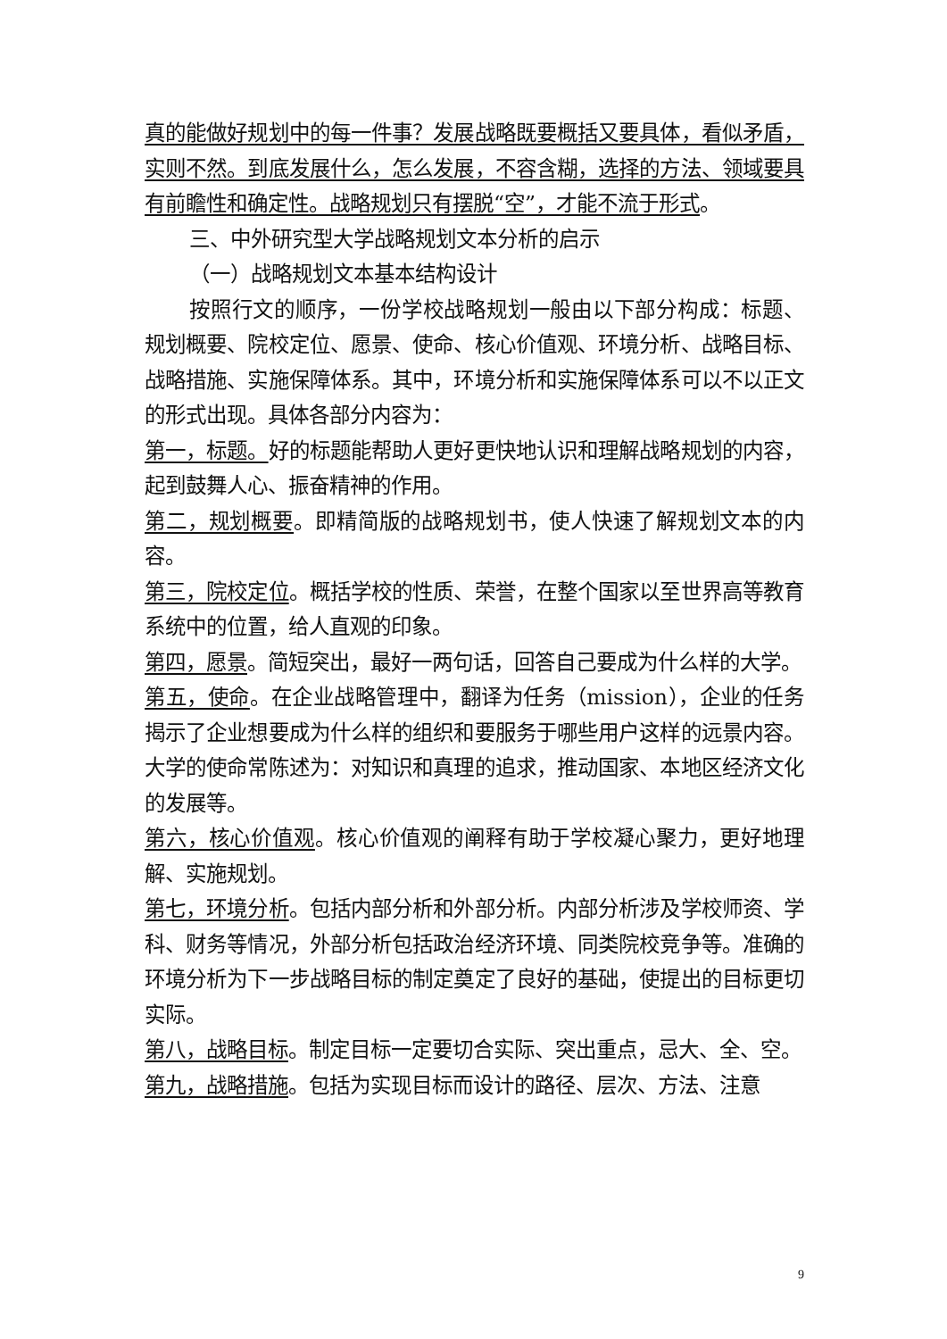真的能做好规划中的每一件事？发展战略既要概括又要具体，看似矛盾，实则不然。到底发展什么，怎么发展，不容含糊，选择的方法、领域要具有前瞻性和确定性。战略规划只有摆脱“空”，才能不流于形式。
三、中外研究型大学战略规划文本分析的启示
（一）战略规划文本基本结构设计
按照行文的顺序，一份学校战略规划一般由以下部分构成：标题、规划概要、院校定位、愿景、使命、核心价值观、环境分析、战略目标、战略措施、实施保障体系。其中，环境分析和实施保障体系可以不以正文的形式出现。具体各部分内容为：
第一，标题。好的标题能帮助人更好更快地认识和理解战略规划的内容，起到鼓舞人心、振奋精神的作用。
第二，规划概要。即精简版的战略规划书，使人快速了解规划文本的内容。
第三，院校定位。概括学校的性质、荣誉，在整个国家以至世界高等教育系统中的位置，给人直观的印象。
第四，愿景。简短突出，最好一两句话，回答自己要成为什么样的大学。
第五，使命。在企业战略管理中，翻译为任务（mission），企业的任务揭示了企业想要成为什么样的组织和要服务于哪些用户这样的远景内容。大学的使命常陈述为：对知识和真理的追求，推动国家、本地区经济文化的发展等。
第六，核心价值观。核心价值观的阐释有助于学校凝心聚力，更好地理解、实施规划。
第七，环境分析。包括内部分析和外部分析。内部分析涉及学校师资、学科、财务等情况，外部分析包括政治经济环境、同类院校竞争等。准确的环境分析为下一步战略目标的制定奠定了良好的基础，使提出的目标更切实际。
第八，战略目标。制定目标一定要切合实际、突出重点，忌大、全、空。
第九，战略措施。包括为实现目标而设计的路径、层次、方法、注意
9